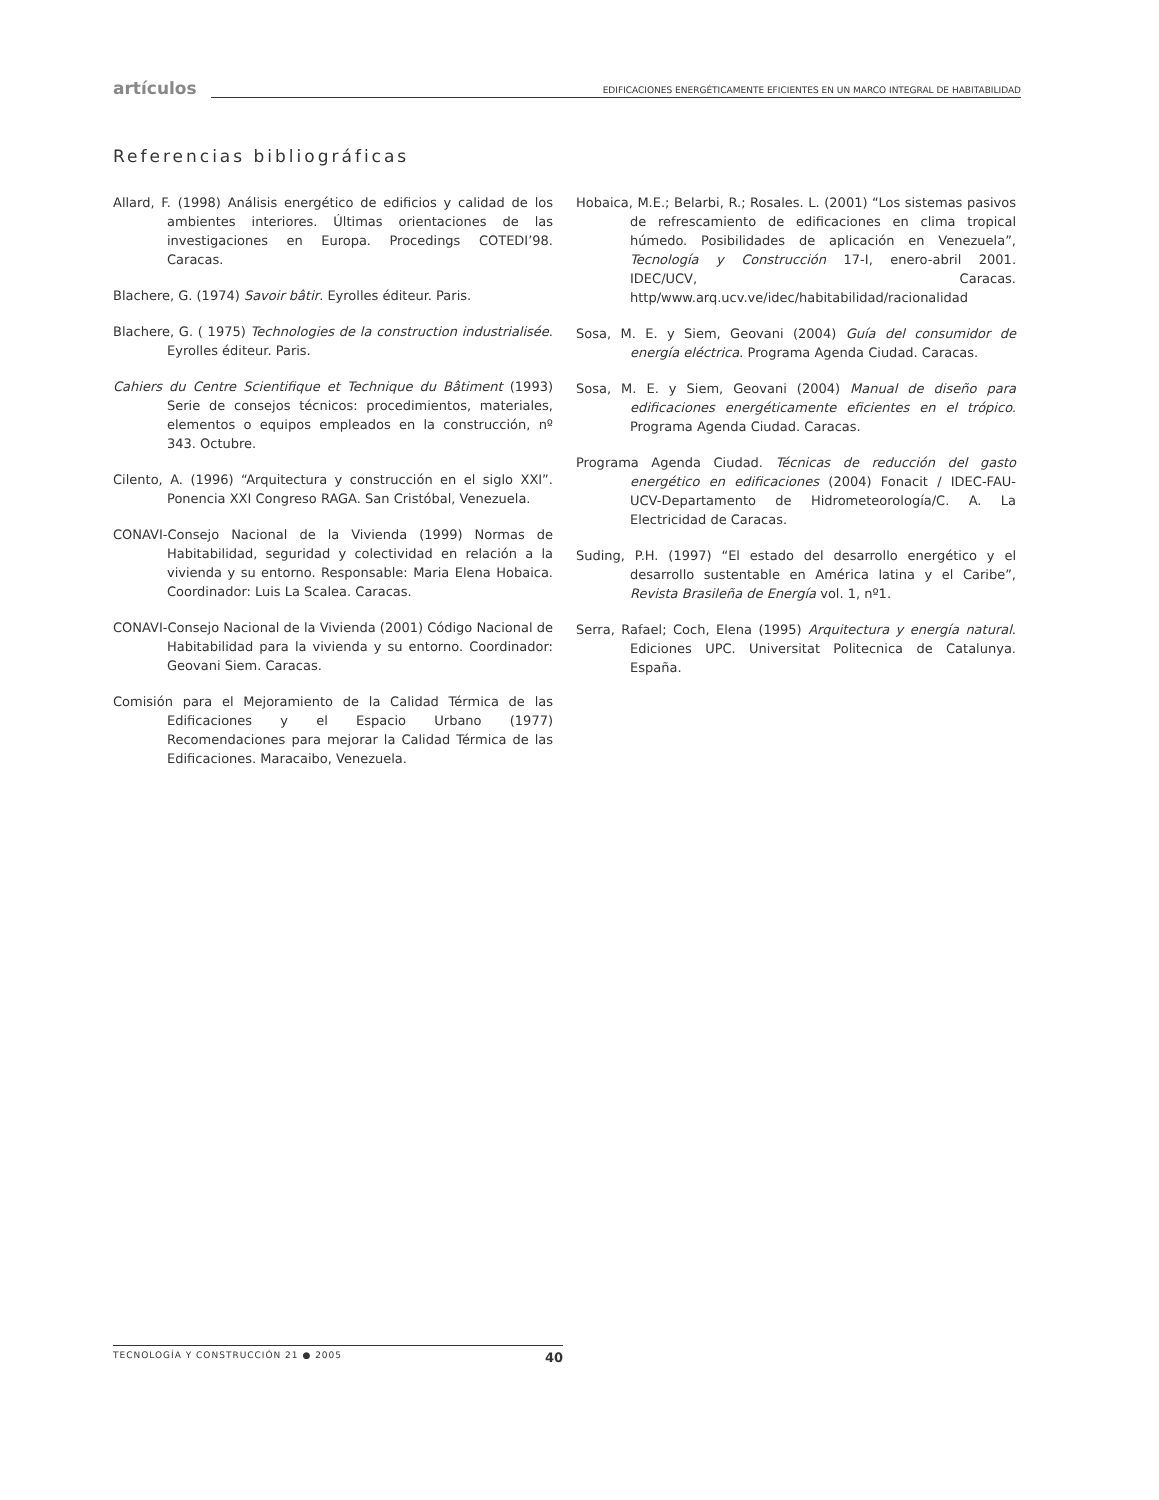artículos
EDIFICACIONES ENERGÉTICAMENTE EFICIENTES EN UN MARCO INTEGRAL DE HABITABILIDAD
Referencias bibliográficas
Allard, F. (1998) Análisis energético de edificios y calidad de los ambientes interiores. Últimas orientaciones de las investigaciones en Europa. Procedings COTEDI’98. Caracas.
Blachere, G. (1974) Savoir bâtir. Eyrolles éditeur. Paris.
Blachere, G. ( 1975) Technologies de la construction industrialisée. Eyrolles éditeur. Paris.
Cahiers du Centre Scientifique et Technique du Bâtiment (1993) Serie de consejos técnicos: procedimientos, materiales, elementos o equipos empleados en la construcción, nº 343. Octubre.
Cilento, A. (1996) “Arquitectura y construcción en el siglo XXI”. Ponencia XXI Congreso RAGA. San Cristóbal, Venezuela.
CONAVI-Consejo Nacional de la Vivienda (1999) Normas de Habitabilidad, seguridad y colectividad en relación a la vivienda y su entorno. Responsable: Maria Elena Hobaica. Coordinador: Luis La Scalea. Caracas.
CONAVI-Consejo Nacional de la Vivienda (2001) Código Nacional de Habitabilidad para la vivienda y su entorno. Coordinador: Geovani Siem. Caracas.
Comisión para el Mejoramiento de la Calidad Térmica de las Edificaciones y el Espacio Urbano (1977) Recomendaciones para mejorar la Calidad Térmica de las Edificaciones. Maracaibo, Venezuela.
Hobaica, M.E.; Belarbi, R.; Rosales. L. (2001) “Los sistemas pasivos de refrescamiento de edificaciones en clima tropical húmedo. Posibilidades de aplicación en Venezuela”, Tecnología y Construcción 17-I, enero-abril 2001. IDEC/UCV, Caracas. http/www.arq.ucv.ve/idec/habitabilidad/racionalidad
Sosa, M. E. y Siem, Geovani (2004) Guía del consumidor de energía eléctrica. Programa Agenda Ciudad. Caracas.
Sosa, M. E. y Siem, Geovani (2004) Manual de diseño para edificaciones energéticamente eficientes en el trópico. Programa Agenda Ciudad. Caracas.
Programa Agenda Ciudad. Técnicas de reducción del gasto energético en edificaciones (2004) Fonacit / IDEC-FAU-UCV-Departamento de Hidrometeorología/C. A. La Electricidad de Caracas.
Suding, P.H. (1997) “El estado del desarrollo energético y el desarrollo sustentable en América latina y el Caribe”, Revista Brasileña de Energía vol. 1, nº1.
Serra, Rafael; Coch, Elena (1995) Arquitectura y energía natural. Ediciones UPC. Universitat Politecnica de Catalunya. España.
TECNOLOGÍA Y CONSTRUCCIÓN 21 ● 2005 40